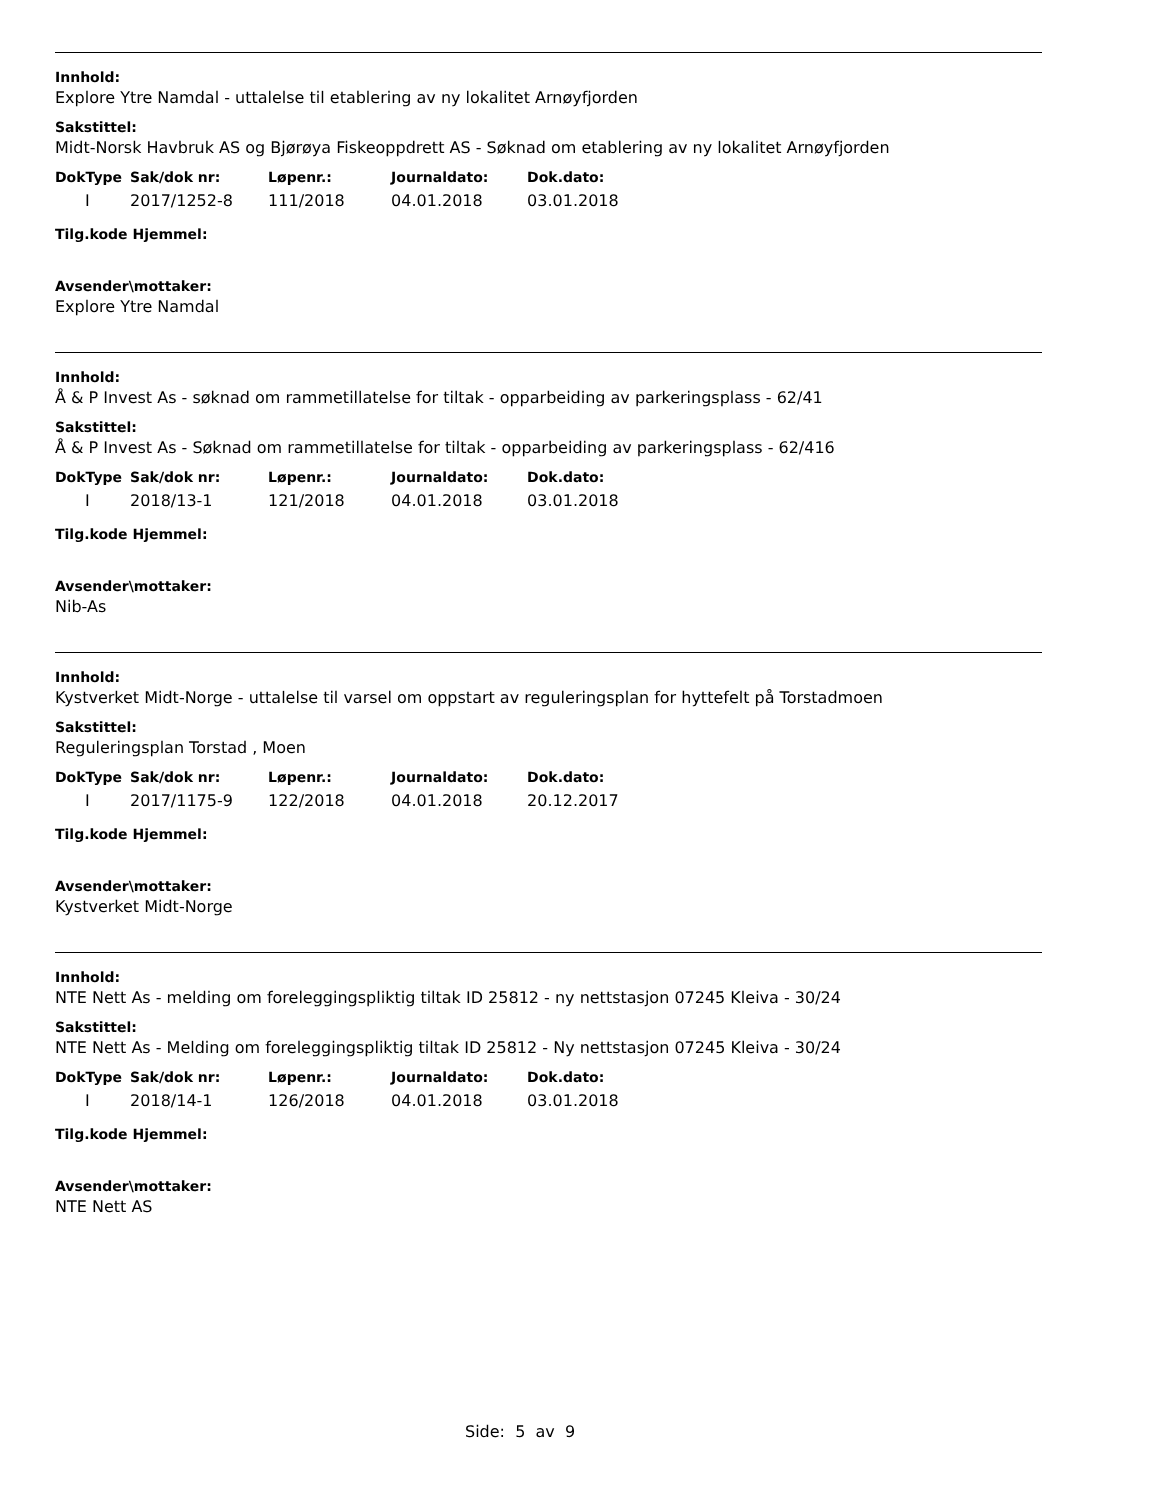Innhold:
Explore Ytre Namdal - uttalelse til etablering av ny lokalitet Arnøyfjorden
Sakstittel:
Midt-Norsk Havbruk AS og Bjørøya Fiskeoppdrett AS - Søknad om etablering av ny lokalitet Arnøyfjorden
| DokType | Sak/dok nr: | Løpenr.: | Journaldato: | Dok.dato: |
| --- | --- | --- | --- | --- |
| I | 2017/1252-8 | 111/2018 | 04.01.2018 | 03.01.2018 |
Tilg.kode Hjemmel:
Avsender\mottaker:
Explore Ytre Namdal
Innhold:
Å & P Invest As - søknad om rammetillatelse for tiltak - opparbeiding av parkeringsplass - 62/41
Sakstittel:
Å & P Invest As - Søknad om rammetillatelse for tiltak - opparbeiding av parkeringsplass - 62/416
| DokType | Sak/dok nr: | Løpenr.: | Journaldato: | Dok.dato: |
| --- | --- | --- | --- | --- |
| I | 2018/13-1 | 121/2018 | 04.01.2018 | 03.01.2018 |
Tilg.kode Hjemmel:
Avsender\mottaker:
Nib-As
Innhold:
Kystverket Midt-Norge - uttalelse til varsel om oppstart av reguleringsplan for hyttefelt på Torstadmoen
Sakstittel:
Reguleringsplan Torstad , Moen
| DokType | Sak/dok nr: | Løpenr.: | Journaldato: | Dok.dato: |
| --- | --- | --- | --- | --- |
| I | 2017/1175-9 | 122/2018 | 04.01.2018 | 20.12.2017 |
Tilg.kode Hjemmel:
Avsender\mottaker:
Kystverket Midt-Norge
Innhold:
NTE Nett As - melding om foreleggingspliktig tiltak ID 25812 - ny nettstasjon 07245 Kleiva - 30/24
Sakstittel:
NTE Nett As - Melding om foreleggingspliktig tiltak ID 25812 - Ny nettstasjon 07245 Kleiva - 30/24
| DokType | Sak/dok nr: | Løpenr.: | Journaldato: | Dok.dato: |
| --- | --- | --- | --- | --- |
| I | 2018/14-1 | 126/2018 | 04.01.2018 | 03.01.2018 |
Tilg.kode Hjemmel:
Avsender\mottaker:
NTE Nett AS
Side: 5 av 9